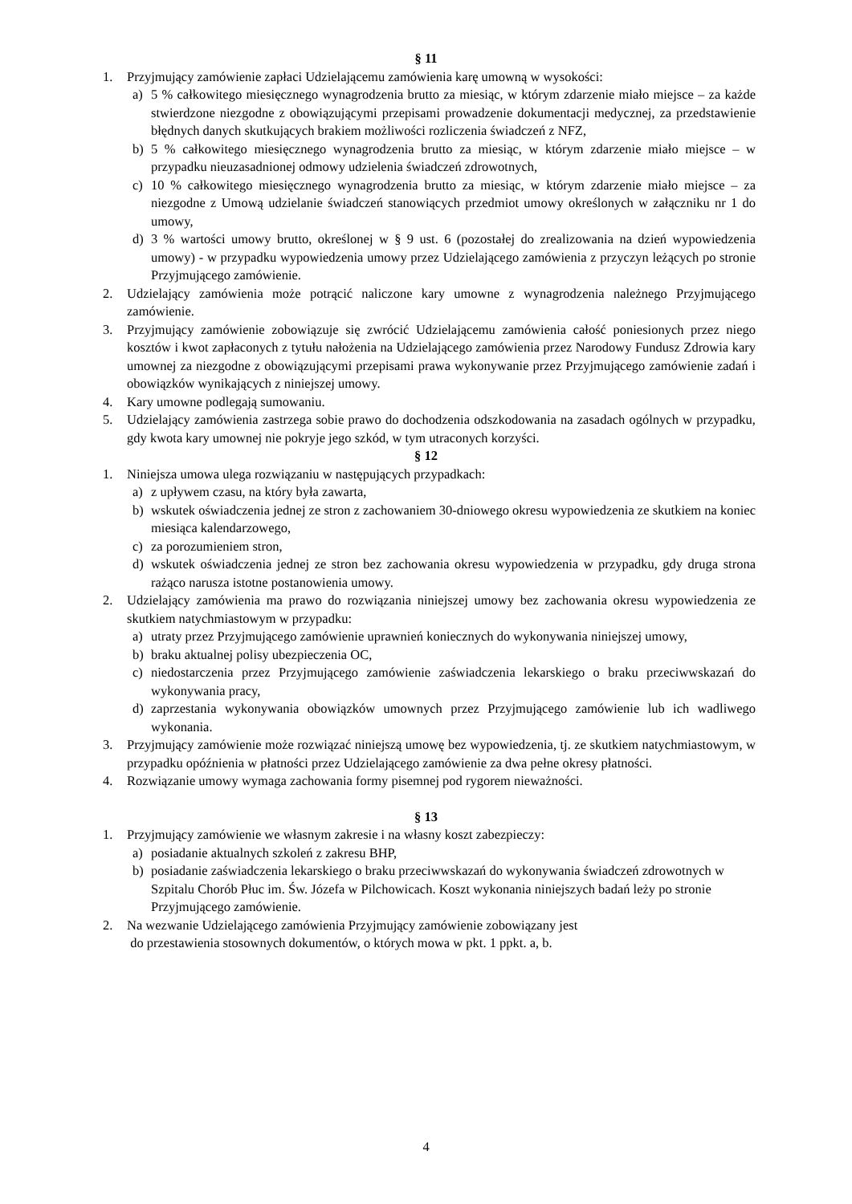§ 11
1. Przyjmujący zamówienie zapłaci Udzielającemu zamówienia karę umowną w wysokości:
a) 5 % całkowitego miesięcznego wynagrodzenia brutto za miesiąc, w którym zdarzenie miało miejsce – za każde stwierdzone niezgodne z obowiązującymi przepisami prowadzenie dokumentacji medycznej, za przedstawienie błędnych danych skutkujących brakiem możliwości rozliczenia świadczeń z NFZ,
b) 5 % całkowitego miesięcznego wynagrodzenia brutto za miesiąc, w którym zdarzenie miało miejsce – w przypadku nieuzasadnionej odmowy udzielenia świadczeń zdrowotnych,
c) 10 % całkowitego miesięcznego wynagrodzenia brutto za miesiąc, w którym zdarzenie miało miejsce – za niezgodne z Umową udzielanie świadczeń stanowiących przedmiot umowy określonych w załączniku nr 1 do umowy,
d) 3 % wartości umowy brutto, określonej w § 9 ust. 6 (pozostałej do zrealizowania na dzień wypowiedzenia umowy) - w przypadku wypowiedzenia umowy przez Udzielającego zamówienia z przyczyn leżących po stronie Przyjmującego zamówienie.
2. Udzielający zamówienia może potrącić naliczone kary umowne z wynagrodzenia należnego Przyjmującego zamówienie.
3. Przyjmujący zamówienie zobowiązuje się zwrócić Udzielającemu zamówienia całość poniesionych przez niego kosztów i kwot zapłaconych z tytułu nałożenia na Udzielającego zamówienia przez Narodowy Fundusz Zdrowia kary umownej za niezgodne z obowiązującymi przepisami prawa wykonywanie przez Przyjmującego zamówienie zadań i obowiązków wynikających z niniejszej umowy.
4. Kary umowne podlegają sumowaniu.
5. Udzielający zamówienia zastrzega sobie prawo do dochodzenia odszkodowania na zasadach ogólnych w przypadku, gdy kwota kary umownej nie pokryje jego szkód, w tym utraconych korzyści.
§ 12
1. Niniejsza umowa ulega rozwiązaniu w następujących przypadkach:
a) z upływem czasu, na który była zawarta,
b) wskutek oświadczenia jednej ze stron z zachowaniem 30-dniowego okresu wypowiedzenia ze skutkiem na koniec miesiąca kalendarzowego,
c) za porozumieniem stron,
d) wskutek oświadczenia jednej ze stron bez zachowania okresu wypowiedzenia w przypadku, gdy druga strona rażąco narusza istotne postanowienia umowy.
2. Udzielający zamówienia ma prawo do rozwiązania niniejszej umowy bez zachowania okresu wypowiedzenia ze skutkiem natychmiastowym w przypadku:
a) utraty przez Przyjmującego zamówienie uprawnień koniecznych do wykonywania niniejszej umowy,
b) braku aktualnej polisy ubezpieczenia OC,
c) niedostarczenia przez Przyjmującego zamówienie zaświadczenia lekarskiego o braku przeciwwskazań do wykonywania pracy,
d) zaprzestania wykonywania obowiązków umownych przez Przyjmującego zamówienie lub ich wadliwego wykonania.
3. Przyjmujący zamówienie może rozwiązać niniejszą umowę bez wypowiedzenia, tj. ze skutkiem natychmiastowym, w przypadku opóźnienia w płatności przez Udzielającego zamówienie za dwa pełne okresy płatności.
4. Rozwiązanie umowy wymaga zachowania formy pisemnej pod rygorem nieważności.
§ 13
1. Przyjmujący zamówienie we własnym zakresie i na własny koszt zabezpieczy:
a) posiadanie aktualnych szkoleń z zakresu BHP,
b) posiadanie zaświadczenia lekarskiego o braku przeciwwskazań do wykonywania świadczeń zdrowotnych w Szpitalu Chorób Płuc im. Św. Józefa w Pilchowicach. Koszt wykonania niniejszych badań leży po stronie Przyjmującego zamówienie.
2. Na wezwanie Udzielającego zamówienia Przyjmujący zamówienie zobowiązany jest
do przestawienia stosownych dokumentów, o których mowa w pkt. 1 ppkt. a, b.
4